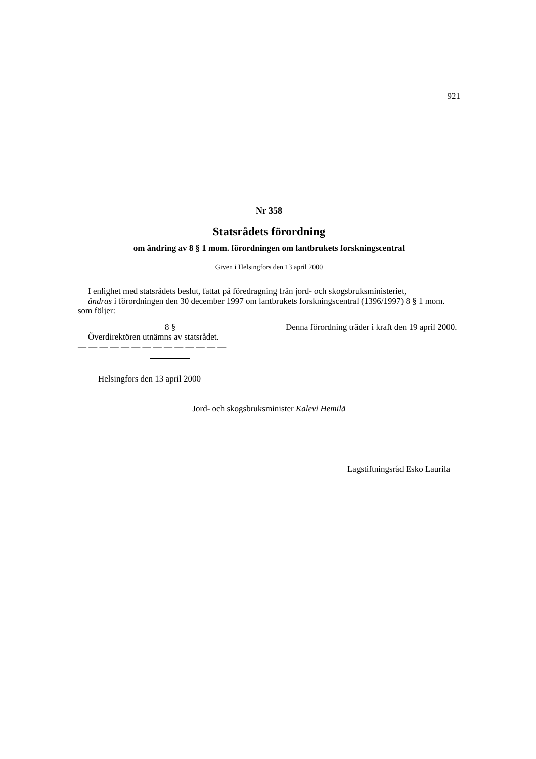921
Nr 358
Statsrådets förordning
om ändring av 8 § 1 mom. förordningen om lantbrukets forskningscentral
Given i Helsingfors den 13 april 2000
I enlighet med statsrådets beslut, fattat på föredragning från jord- och skogsbruksministeriet,
ändras i förordningen den 30 december 1997 om lantbrukets forskningscentral (1396/1997) 8 § 1 mom. som följer:
8 §
Överdirektören utnämns av statsrådet.
— — — — — — — — — — — — — —
Denna förordning träder i kraft den 19 april 2000.
Helsingfors den 13 april 2000
Jord- och skogsbruksminister Kalevi Hemilä
Lagstiftningsråd Esko Laurila